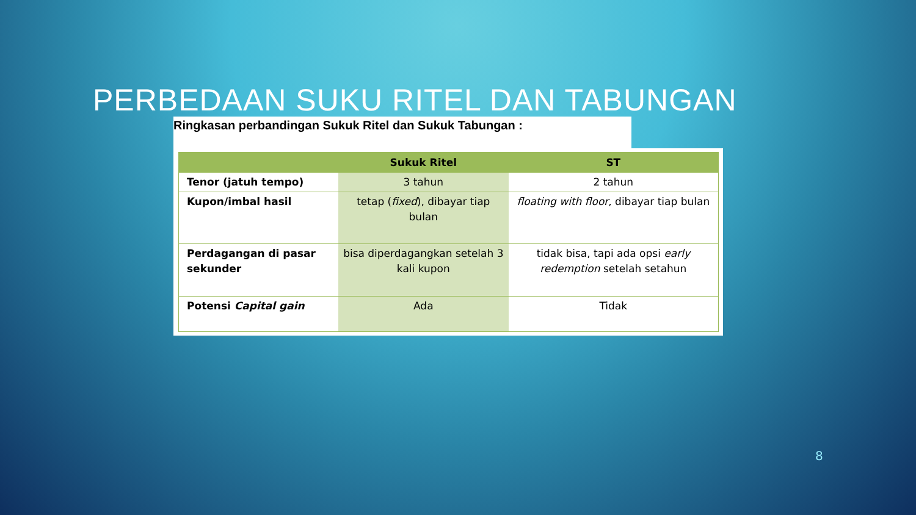PERBEDAAN SUKU RITEL DAN TABUNGAN
Ringkasan perbandingan Sukuk Ritel dan Sukuk Tabungan :
| | Sukuk Ritel | ST |
| --- | --- | --- |
| Tenor (jatuh tempo) | 3 tahun | 2 tahun |
| Kupon/imbal hasil | tetap ( fixed ), dibayar tiap bulan | floating with floor , dibayar tiap bulan |
| Perdagangan di pasar sekunder | bisa diperdagangkan setelah 3 kali kupon | tidak bisa, tapi ada opsi early redemption setelah setahun |
| Potensi Capital gain | Ada | Tidak |
8